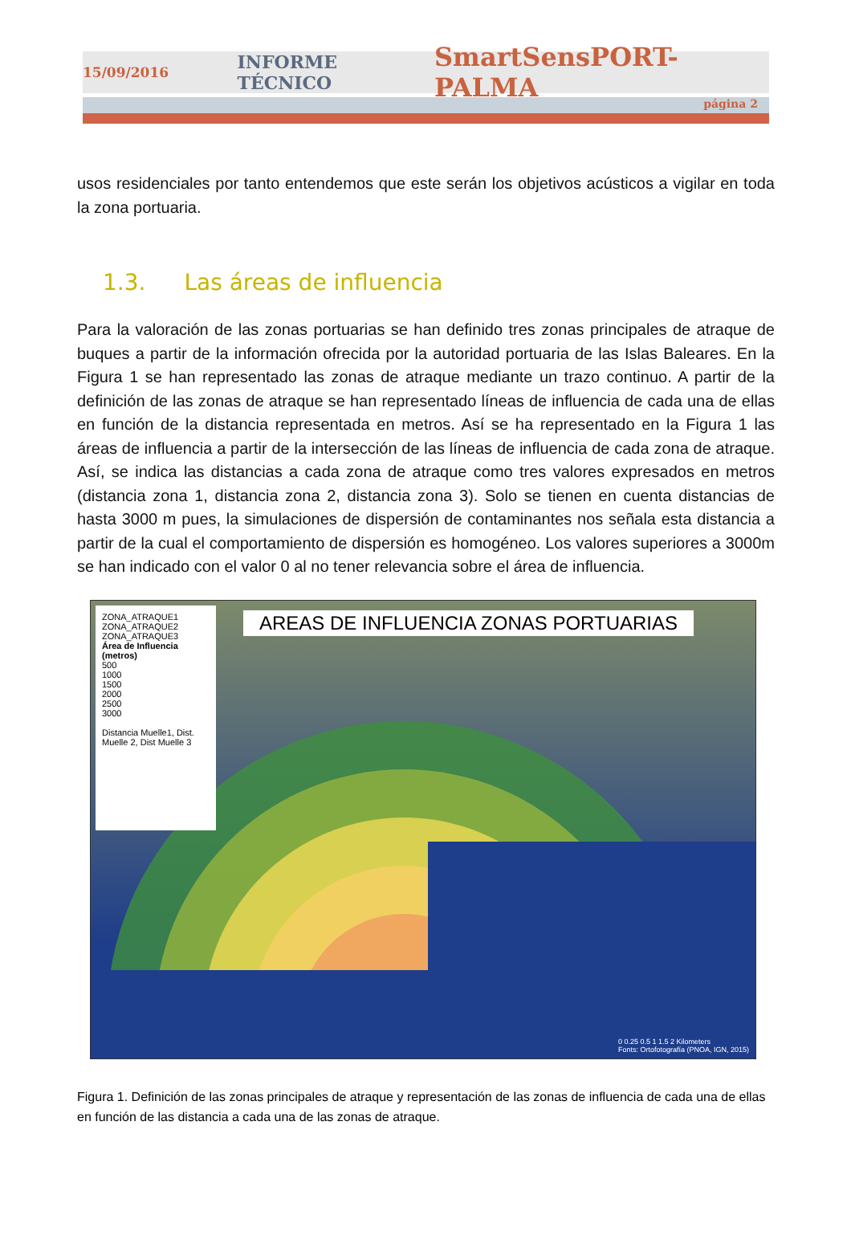15/09/2016 INFORME TÉCNICO SmartSensPORT-PALMA
página 2
usos residenciales por tanto entendemos que este serán los objetivos acústicos a vigilar en toda la zona portuaria.
1.3. Las áreas de influencia
Para la valoración de las zonas portuarias se han definido tres zonas principales de atraque de buques a partir de la información ofrecida por la autoridad portuaria de las Islas Baleares. En la Figura 1 se han representado las zonas de atraque mediante un trazo continuo. A partir de la definición de las zonas de atraque se han representado líneas de influencia de cada una de ellas en función de la distancia representada en metros. Así se ha representado en la Figura 1 las áreas de influencia a partir de la intersección de las líneas de influencia de cada zona de atraque. Así, se indica las distancias a cada zona de atraque como tres valores expresados en metros (distancia zona 1, distancia zona 2, distancia zona 3). Solo se tienen en cuenta distancias de hasta 3000 m pues, la simulaciones de dispersión de contaminantes nos señala esta distancia a partir de la cual el comportamiento de dispersión es homogéneo. Los valores superiores a 3000m se han indicado con el valor 0 al no tener relevancia sobre el área de influencia.
ZONA_ATRAQUE1
ZONA_ATRAQUE2
ZONA_ATRAQUE3
Área de Influencia (metros)
500
1000
1500
2000
2500
3000
Distancia Muelle1, Dist. Muelle 2, Dist Muelle 3
AREAS DE INFLUENCIA ZONAS PORTUARIAS
0 0.25 0.5 1 1.5 2 Kilometers
Fonts: Ortofotografía (PNOA, IGN, 2015)
Figura 1. Definición de las zonas principales de atraque y representación de las zonas de influencia de cada una de ellas en función de las distancia a cada una de las zonas de atraque.